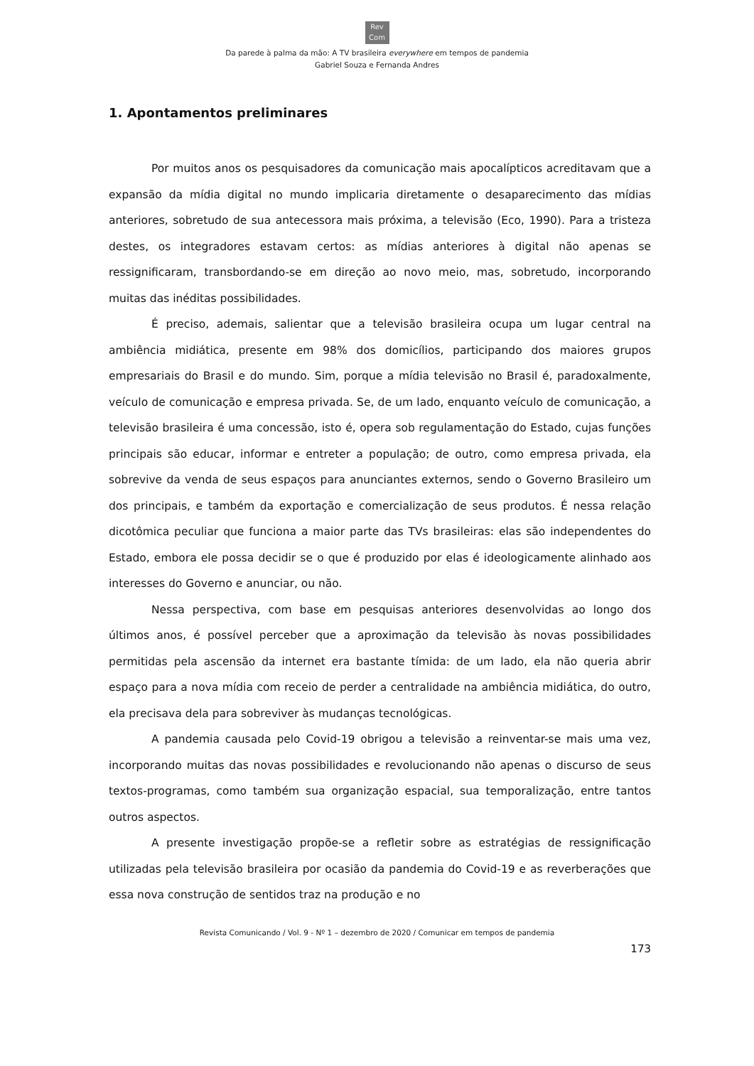Rev
Com
Da parede à palma da mão: A TV brasileira everywhere em tempos de pandemia
Gabriel Souza e Fernanda Andres
1. Apontamentos preliminares
Por muitos anos os pesquisadores da comunicação mais apocalípticos acreditavam que a expansão da mídia digital no mundo implicaria diretamente o desaparecimento das mídias anteriores, sobretudo de sua antecessora mais próxima, a televisão (Eco, 1990). Para a tristeza destes, os integradores estavam certos: as mídias anteriores à digital não apenas se ressignificaram, transbordando-se em direção ao novo meio, mas, sobretudo, incorporando muitas das inéditas possibilidades.
É preciso, ademais, salientar que a televisão brasileira ocupa um lugar central na ambiência midiática, presente em 98% dos domicílios, participando dos maiores grupos empresariais do Brasil e do mundo. Sim, porque a mídia televisão no Brasil é, paradoxalmente, veículo de comunicação e empresa privada. Se, de um lado, enquanto veículo de comunicação, a televisão brasileira é uma concessão, isto é, opera sob regulamentação do Estado, cujas funções principais são educar, informar e entreter a população; de outro, como empresa privada, ela sobrevive da venda de seus espaços para anunciantes externos, sendo o Governo Brasileiro um dos principais, e também da exportação e comercialização de seus produtos. É nessa relação dicotômica peculiar que funciona a maior parte das TVs brasileiras: elas são independentes do Estado, embora ele possa decidir se o que é produzido por elas é ideologicamente alinhado aos interesses do Governo e anunciar, ou não.
Nessa perspectiva, com base em pesquisas anteriores desenvolvidas ao longo dos últimos anos, é possível perceber que a aproximação da televisão às novas possibilidades permitidas pela ascensão da internet era bastante tímida: de um lado, ela não queria abrir espaço para a nova mídia com receio de perder a centralidade na ambiência midiática, do outro, ela precisava dela para sobreviver às mudanças tecnológicas.
A pandemia causada pelo Covid-19 obrigou a televisão a reinventar-se mais uma vez, incorporando muitas das novas possibilidades e revolucionando não apenas o discurso de seus textos-programas, como também sua organização espacial, sua temporalização, entre tantos outros aspectos.
A presente investigação propõe-se a refletir sobre as estratégias de ressignificação utilizadas pela televisão brasileira por ocasião da pandemia do Covid-19 e as reverberações que essa nova construção de sentidos traz na produção e no
Revista Comunicando / Vol. 9 - Nº 1 – dezembro de 2020 / Comunicar em tempos de pandemia
173